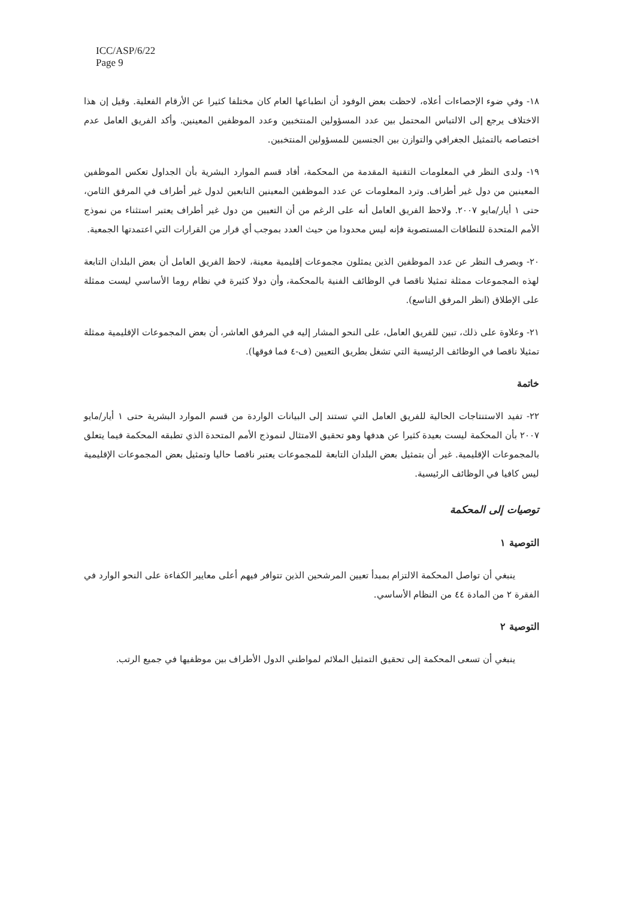ICC/ASP/6/22
Page 9
١٨- وفي ضوء الإحصاءات أعلاه، لاحظت بعض الوفود أن انطباعها العام كان مختلفا كثيرا عن الأرقام الفعلية. وقيل إن هذا الاختلاف يرجع إلى الالتباس المحتمل بين عدد المسؤولين المنتخبين وعدد الموظفين المعينين. وأكد الفريق العامل عدم اختصاصه بالتمثيل الجغرافي والتوازن بين الجنسين للمسؤولين المنتخبين.
١٩- ولدى النظر في المعلومات التقنية المقدمة من المحكمة، أفاد قسم الموارد البشرية بأن الجداول تعكس الموظفين المعينين من دول غير أطراف. وترد المعلومات عن عدد الموظفين المعينين التابعين لدول غير أطراف في المرفق الثامن، حتى ١ أيار/مايو ٢٠٠٧. ولاحظ الفريق العامل أنه على الرغم من أن التعيين من دول غير أطراف يعتبر استثناء من نموذج الأمم المتحدة للنطاقات المستصوبة فإنه ليس محدودا من حيث العدد بموجب أي قرار من القرارات التي اعتمدتها الجمعية.
٢٠- وبصرف النظر عن عدد الموظفين الذين يمثلون مجموعات إقليمية معينة، لاحظ الفريق العامل أن بعض البلدان التابعة لهذه المجموعات ممثلة تمثيلا ناقصا في الوظائف الفنية بالمحكمة، وأن دولا كثيرة في نظام روما الأساسي ليست ممثلة على الإطلاق (انظر المرفق التاسع).
٢١- وعلاوة على ذلك، تبين للفريق العامل، على النحو المشار إليه في المرفق العاشر، أن بعض المجموعات الإقليمية ممثلة تمثيلا ناقصا في الوظائف الرئيسية التي تشغل بطريق التعيين (ف-٤ فما فوقها).
خاتمة
٢٢- تفيد الاستنتاجات الحالية للفريق العامل التي تستند إلى البيانات الواردة من قسم الموارد البشرية حتى ١ أيار/مايو ٢٠٠٧ بأن المحكمة ليست بعيدة كثيرا عن هدفها وهو تحقيق الامتثال لنموذج الأمم المتحدة الذي تطبقه المحكمة فيما يتعلق بالمجموعات الإقليمية. غير أن بتمثيل بعض البلدان التابعة للمجموعات يعتبر ناقصا حاليا وتمثيل بعض المجموعات الإقليمية ليس كافيا في الوظائف الرئيسية.
توصيات إلى المحكمة
التوصية ١
ينبغي أن تواصل المحكمة الالتزام بمبدأ تعيين المرشحين الذين تتوافر فيهم أعلى معايير الكفاءة على النحو الوارد في الفقرة ٢ من المادة ٤٤ من النظام الأساسي.
التوصية ٢
ينبغي أن تسعى المحكمة إلى تحقيق التمثيل الملائم لمواطني الدول الأطراف بين موظفيها في جميع الرتب.